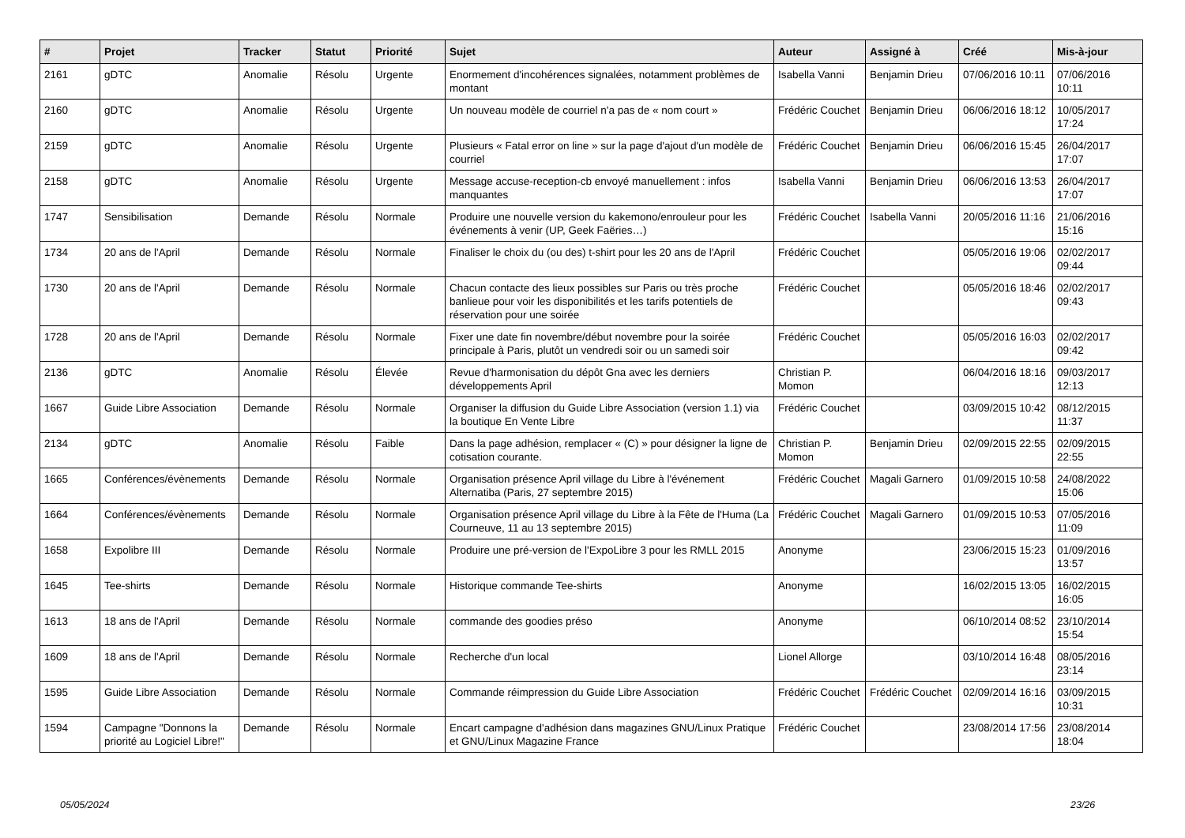| # | Projet | Tracker | Statut | Priorité | Sujet | Auteur | Assigné à | Créé | Mis-à-jour |
| --- | --- | --- | --- | --- | --- | --- | --- | --- | --- |
| 2161 | gDTC | Anomalie | Résolu | Urgente | Enormement d'incohérences signalées, notamment problèmes de montant | Isabella Vanni | Benjamin Drieu | 07/06/2016 10:11 | 07/06/2016 10:11 |
| 2160 | gDTC | Anomalie | Résolu | Urgente | Un nouveau modèle de courriel n'a pas de « nom court » | Frédéric Couchet | Benjamin Drieu | 06/06/2016 18:12 | 10/05/2017 17:24 |
| 2159 | gDTC | Anomalie | Résolu | Urgente | Plusieurs « Fatal error on line » sur la page d'ajout d'un modèle de courriel | Frédéric Couchet | Benjamin Drieu | 06/06/2016 15:45 | 26/04/2017 17:07 |
| 2158 | gDTC | Anomalie | Résolu | Urgente | Message accuse-reception-cb envoyé manuellement : infos manquantes | Isabella Vanni | Benjamin Drieu | 06/06/2016 13:53 | 26/04/2017 17:07 |
| 1747 | Sensibilisation | Demande | Résolu | Normale | Produire une nouvelle version du kakemono/enrouleur pour les événements à venir (UP, Geek Faëries…) | Frédéric Couchet | Isabella Vanni | 20/05/2016 11:16 | 21/06/2016 15:16 |
| 1734 | 20 ans de l'April | Demande | Résolu | Normale | Finaliser le choix du (ou des) t-shirt pour les 20 ans de l'April | Frédéric Couchet | | 05/05/2016 19:06 | 02/02/2017 09:44 |
| 1730 | 20 ans de l'April | Demande | Résolu | Normale | Chacun contacte des lieux possibles sur Paris ou très proche banlieue pour voir les disponibilités et les tarifs potentiels de réservation pour une soirée | Frédéric Couchet | | 05/05/2016 18:46 | 02/02/2017 09:43 |
| 1728 | 20 ans de l'April | Demande | Résolu | Normale | Fixer une date fin novembre/début novembre pour la soirée principale à Paris, plutôt un vendredi soir ou un samedi soir | Frédéric Couchet | | 05/05/2016 16:03 | 02/02/2017 09:42 |
| 2136 | gDTC | Anomalie | Résolu | Élevée | Revue d'harmonisation du dépôt Gna avec les derniers développements April | Christian P. Momon | | 06/04/2016 18:16 | 09/03/2017 12:13 |
| 1667 | Guide Libre Association | Demande | Résolu | Normale | Organiser la diffusion du Guide Libre Association (version 1.1) via la boutique En Vente Libre | Frédéric Couchet | | 03/09/2015 10:42 | 08/12/2015 11:37 |
| 2134 | gDTC | Anomalie | Résolu | Faible | Dans la page adhésion, remplacer « (C) » pour désigner la ligne de cotisation courante. | Christian P. Momon | Benjamin Drieu | 02/09/2015 22:55 | 02/09/2015 22:55 |
| 1665 | Conférences/évènements | Demande | Résolu | Normale | Organisation présence April village du Libre à l'événement Alternatiba (Paris, 27 septembre 2015) | Frédéric Couchet | Magali Garnero | 01/09/2015 10:58 | 24/08/2022 15:06 |
| 1664 | Conférences/évènements | Demande | Résolu | Normale | Organisation présence April village du Libre à la Fête de l'Huma (La Courneuve, 11 au 13 septembre 2015) | Frédéric Couchet | Magali Garnero | 01/09/2015 10:53 | 07/05/2016 11:09 |
| 1658 | Expolibre III | Demande | Résolu | Normale | Produire une pré-version de l'ExpoLibre 3 pour les RMLL 2015 | Anonyme | | 23/06/2015 15:23 | 01/09/2016 13:57 |
| 1645 | Tee-shirts | Demande | Résolu | Normale | Historique commande Tee-shirts | Anonyme | | 16/02/2015 13:05 | 16/02/2015 16:05 |
| 1613 | 18 ans de l'April | Demande | Résolu | Normale | commande des goodies préso | Anonyme | | 06/10/2014 08:52 | 23/10/2014 15:54 |
| 1609 | 18 ans de l'April | Demande | Résolu | Normale | Recherche d'un local | Lionel Allorge | | 03/10/2014 16:48 | 08/05/2016 23:14 |
| 1595 | Guide Libre Association | Demande | Résolu | Normale | Commande réimpression du Guide Libre Association | Frédéric Couchet | Frédéric Couchet | 02/09/2014 16:16 | 03/09/2015 10:31 |
| 1594 | Campagne "Donnons la priorité au Logiciel Libre!" | Demande | Résolu | Normale | Encart campagne d'adhésion dans magazines GNU/Linux Pratique et GNU/Linux Magazine France | Frédéric Couchet | | 23/08/2014 17:56 | 23/08/2014 18:04 |
05/05/2024 23/26